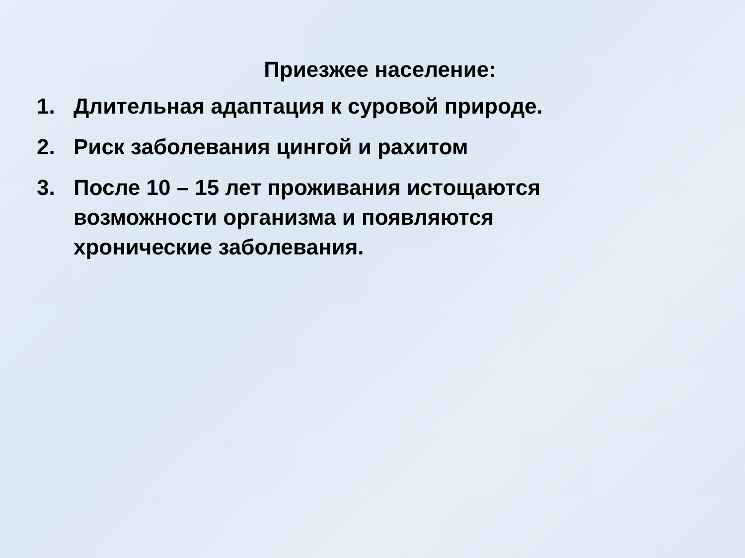Приезжее население:
1. Длительная адаптация к суровой природе.
2. Риск заболевания цингой и рахитом
3. После 10 – 15 лет проживания истощаются возможности организма и появляются хронические заболевания.